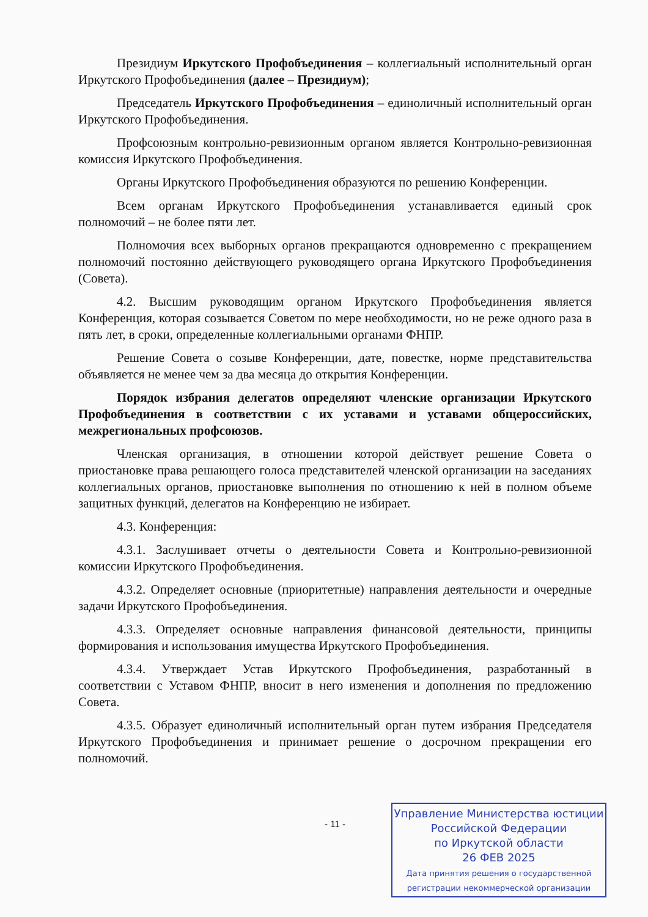Президиум Иркутского Профобъединения – коллегиальный исполнительный орган Иркутского Профобъединения (далее – Президиум);
Председатель Иркутского Профобъединения – единоличный исполнительный орган Иркутского Профобъединения.
Профсоюзным контрольно-ревизионным органом является Контрольно-ревизионная комиссия Иркутского Профобъединения.
Органы Иркутского Профобъединения образуются по решению Конференции.
Всем органам Иркутского Профобъединения устанавливается единый срок полномочий – не более пяти лет.
Полномочия всех выборных органов прекращаются одновременно с прекращением полномочий постоянно действующего руководящего органа Иркутского Профобъединения (Совета).
4.2. Высшим руководящим органом Иркутского Профобъединения является Конференция, которая созывается Советом по мере необходимости, но не реже одного раза в пять лет, в сроки, определенные коллегиальными органами ФНПР.
Решение Совета о созыве Конференции, дате, повестке, норме представительства объявляется не менее чем за два месяца до открытия Конференции.
Порядок избрания делегатов определяют членские организации Иркутского Профобъединения в соответствии с их уставами и уставами общероссийских, межрегиональных профсоюзов.
Членская организация, в отношении которой действует решение Совета о приостановке права решающего голоса представителей членской организации на заседаниях коллегиальных органов, приостановке выполнения по отношению к ней в полном объеме защитных функций, делегатов на Конференцию не избирает.
4.3. Конференция:
4.3.1. Заслушивает отчеты о деятельности Совета и Контрольно-ревизионной комиссии Иркутского Профобъединения.
4.3.2. Определяет основные (приоритетные) направления деятельности и очередные задачи Иркутского Профобъединения.
4.3.3. Определяет основные направления финансовой деятельности, принципы формирования и использования имущества Иркутского Профобъединения.
4.3.4. Утверждает Устав Иркутского Профобъединения, разработанный в соответствии с Уставом ФНПР, вносит в него изменения и дополнения по предложению Совета.
4.3.5. Образует единоличный исполнительный орган путем избрания Председателя Иркутского Профобъединения и принимает решение о досрочном прекращении его полномочий.
- 11 -
Управление Министерства юстиции
Российской Федерации
по Иркутской области
26 ФЕВ 2025
Дата принятия решения о государственной
регистрации некоммерческой организации